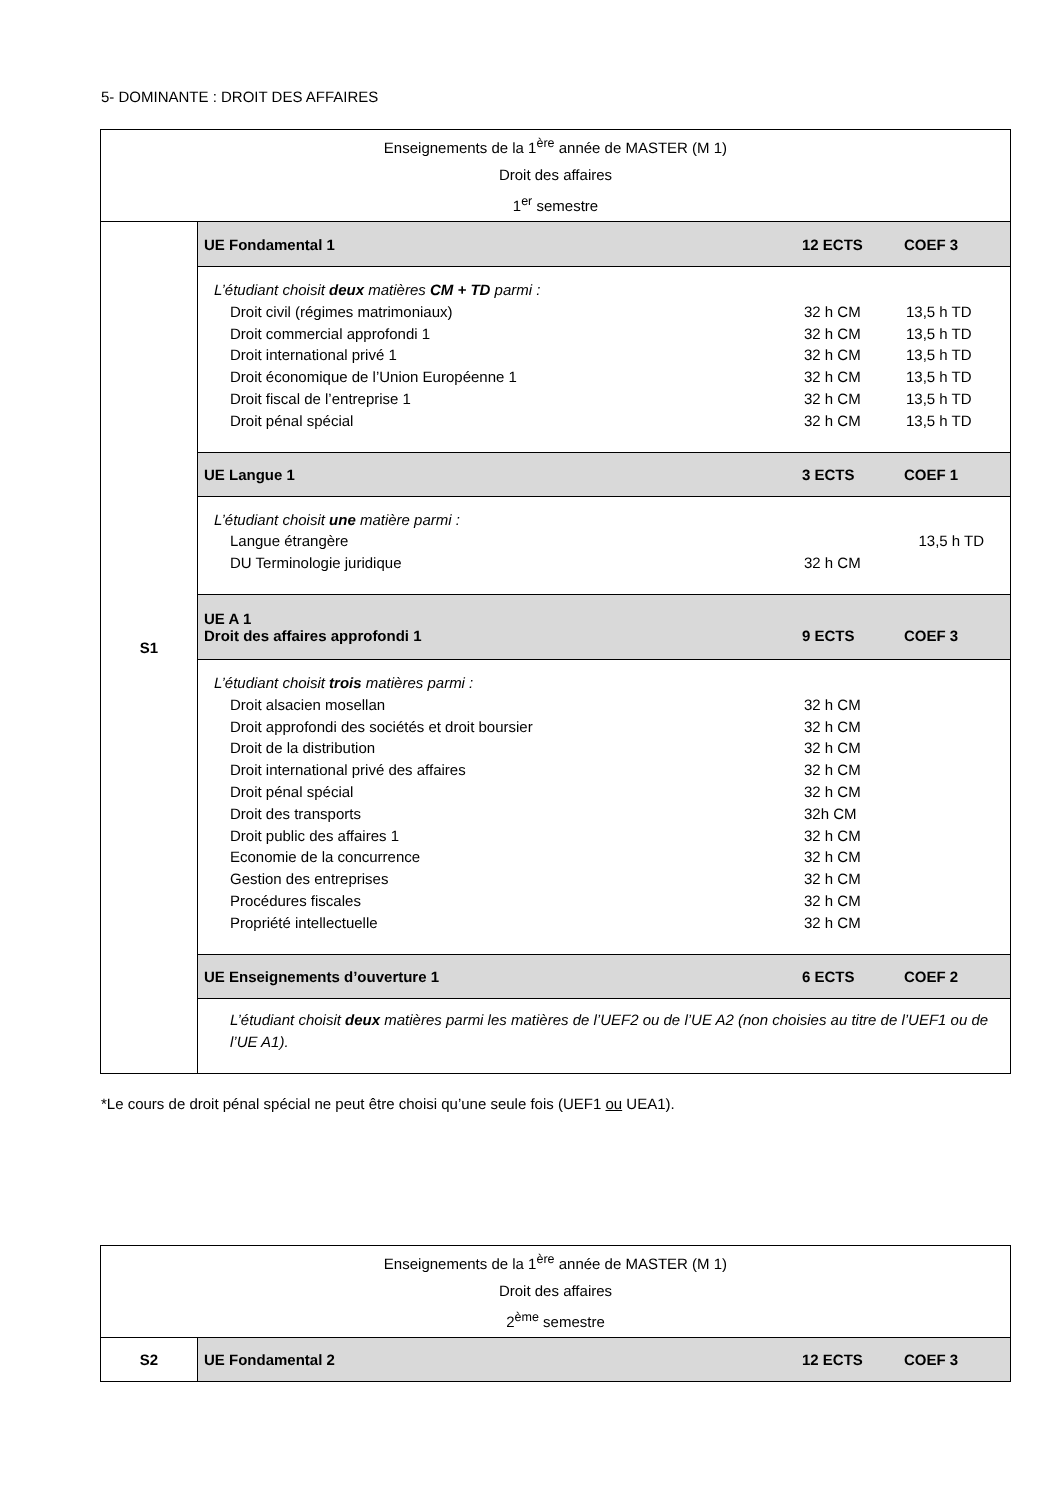5- DOMINANTE : DROIT DES AFFAIRES
| Enseignements de la 1<sup>ère</sup> année de MASTER (M 1) Droit des affaires 1<sup>er</sup> semestre | |
| S1 | UE Fondamental 1 12 ECTS COEF 3 |
| | L’étudiant choisit deux matières CM + TD parmi : Droit civil (régimes matrimoniaux) 32 h CM 13,5 h TD Droit commercial approfondi 1 32 h CM 13,5 h TD Droit international privé 1 32 h CM 13,5 h TD Droit économique de l’Union Européenne 1 32 h CM 13,5 h TD Droit fiscal de l’entreprise 1 32 h CM 13,5 h TD Droit pénal spécial 32 h CM 13,5 h TD |
| | UE Langue 1 3 ECTS COEF 1 |
| | L’étudiant choisit une matière parmi : Langue étrangère 13,5 h TD DU Terminologie juridique 32 h CM |
| | UE A 1 Droit des affaires approfondi 1 9 ECTS COEF 3 |
| | L’étudiant choisit trois matières parmi : Droit alsacien mosellan 32 h CM Droit approfondi des sociétés et droit boursier 32 h CM Droit de la distribution 32 h CM Droit international privé des affaires 32 h CM Droit pénal spécial 32 h CM Droit des transports 32h CM Droit public des affaires 1 32 h CM Economie de la concurrence 32 h CM Gestion des entreprises 32 h CM Procédures fiscales 32 h CM Propriété intellectuelle 32 h CM |
| | UE Enseignements d’ouverture 1 6 ECTS COEF 2 |
| | L’étudiant choisit deux matières parmi les matières de l’UEF2 ou de l’UE A2 (non choisies au titre de l’UEF1 ou de l’UE A1). |
*Le cours de droit pénal spécial ne peut être choisi qu’une seule fois (UEF1 ou UEA1).
| Enseignements de la 1<sup>ère</sup> année de MASTER (M 1) Droit des affaires 2<sup>ème</sup> semestre | |
| S2 | UE Fondamental 2 12 ECTS COEF 3 |